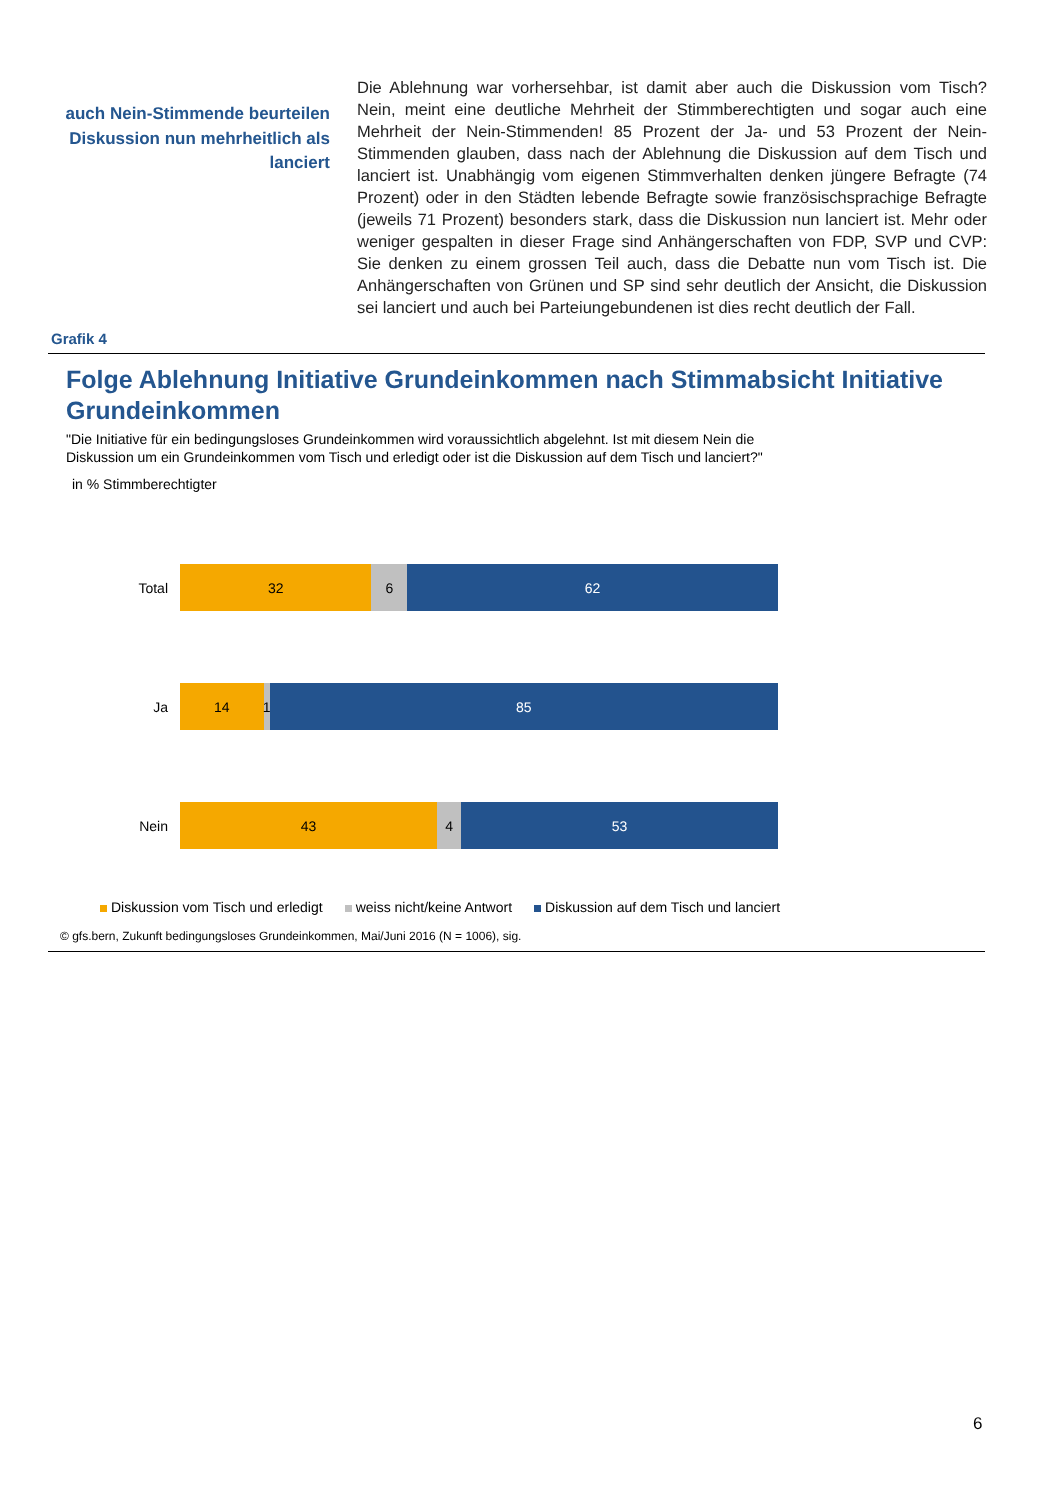auch Nein-Stimmende beurteilen Diskussion nun mehrheitlich als lanciert
Die Ablehnung war vorhersehbar, ist damit aber auch die Diskussion vom Tisch? Nein, meint eine deutliche Mehrheit der Stimmberechtigten und sogar auch eine Mehrheit der Nein-Stimmenden! 85 Prozent der Ja- und 53 Prozent der Nein-Stimmenden glauben, dass nach der Ablehnung die Diskussion auf dem Tisch und lanciert ist. Unabhängig vom eigenen Stimmverhalten denken jüngere Befragte (74 Prozent) oder in den Städten lebende Befragte sowie fran­zösischsprachige Befragte (jeweils 71 Prozent) besonders stark, dass die Dis­kussion nun lanciert ist. Mehr oder weniger gespalten in dieser Frage sind An­hängerschaften von FDP, SVP und CVP: Sie denken zu einem grossen Teil auch, dass die Debatte nun vom Tisch ist. Die Anhängerschaften von Grünen und SP sind sehr deutlich der Ansicht, die Diskussion sei lanciert und auch bei Parteiungebundenen ist dies recht deutlich der Fall.
Grafik 4
Folge Ablehnung Initiative Grundeinkommen nach Stimmabsicht Initiative Grundeinkommen
"Die Initiative für ein bedingungsloses Grundeinkommen wird voraussichtlich abgelehnt. Ist mit diesem Nein die Diskussion um ein Grundeinkommen vom Tisch und erledigt oder ist die Diskussion auf dem Tisch und lanciert?"
in % Stimmberechtigter
Total
32 6 62
Ja
14 1 85
Nein
43 4 53
Diskussion vom Tisch und erledigt weiss nicht/keine Antwort Diskussion auf dem Tisch und lanciert
© gfs.bern, Zukunft bedingungsloses Grundeinkommen, Mai/Juni 2016 (N = 1006), sig.
6